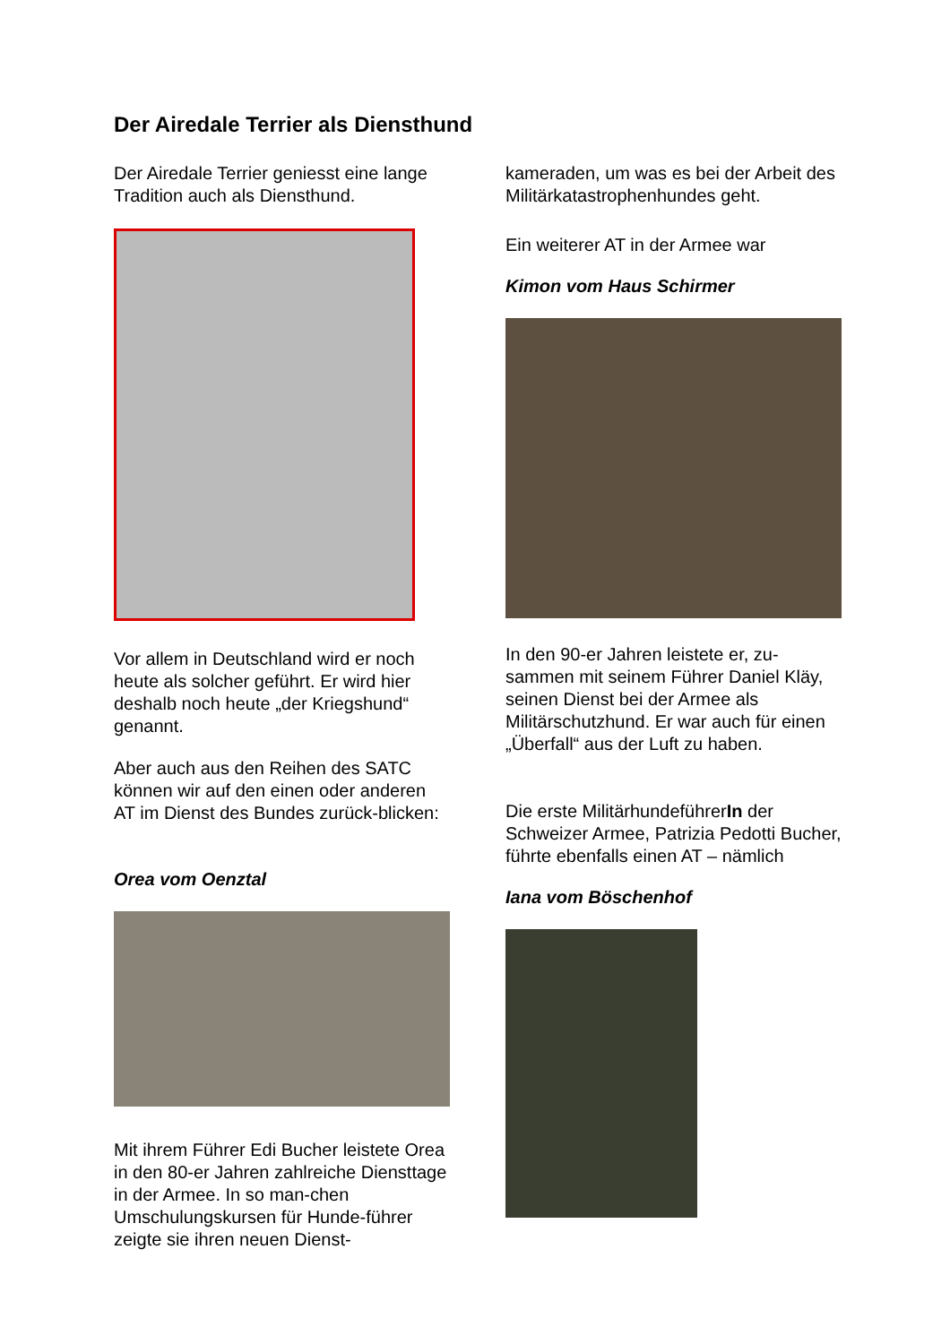Der Airedale Terrier als Diensthund
Der Airedale Terrier geniesst eine lange Tradition auch als Diensthund.
Vor allem in Deutschland wird er noch heute als solcher geführt. Er wird hier deshalb noch heute „der Kriegshund“ genannt.
Aber auch aus den Reihen des SATC können wir auf den einen oder anderen AT im Dienst des Bundes zurück-blicken:
Orea vom Oenztal
Mit ihrem Führer Edi Bucher leistete Orea in den 80-er Jahren zahlreiche Diensttage in der Armee. In so man-chen Umschulungskursen für Hunde-führer zeigte sie ihren neuen Dienst-
kameraden, um was es bei der Arbeit des Militärkatastrophenhundes geht.
Ein weiterer AT in der Armee war
Kimon vom Haus Schirmer
In den 90-er Jahren leistete er, zu-sammen mit seinem Führer Daniel Kläy, seinen Dienst bei der Armee als Militärschutzhund. Er war auch für einen „Überfall“ aus der Luft zu haben.
Die erste MilitärhundeführerIn der Schweizer Armee, Patrizia Pedotti Bucher, führte ebenfalls einen AT – nämlich
Iana vom Böschenhof